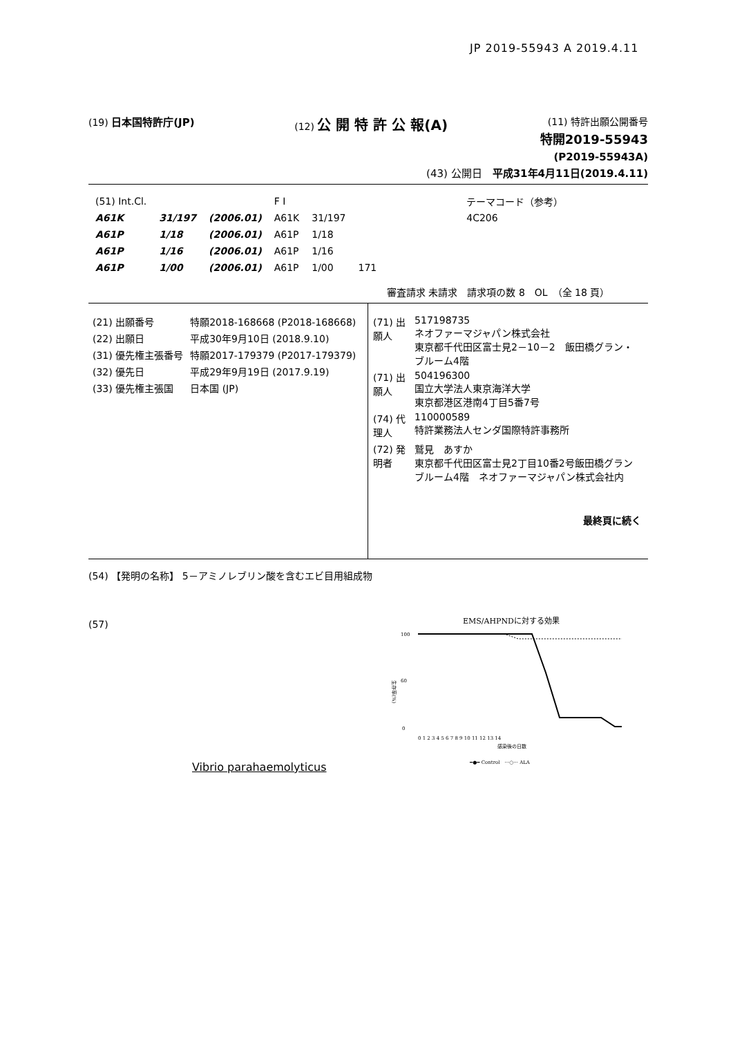JP 2019-55943 A 2019.4.11
(19) 日本国特許庁(JP) (12) 公 開 特 許 公 報(A) (11) 特許出願公開番号
特開2019-55943
(P2019-55943A)
(43) 公開日　平成31年4月11日(2019.4.11)
| (51) Int.Cl. | | | F I | | | テーマコード（参考） |
| A61K | 31/197 | (2006.01) | A61K | 31/197 | | 4C206 |
| A61P | 1/18 | (2006.01) | A61P | 1/18 | | |
| A61P | 1/16 | (2006.01) | A61P | 1/16 | | |
| A61P | 1/00 | (2006.01) | A61P | 1/00 | 171 | |
審査請求 未請求　請求項の数 8　OL　（全 18 頁）
| (21) 出願番号 | 特願2018-168668 (P2018-168668) |
| (22) 出願日 | 平成30年9月10日 (2018.9.10) |
| (31) 優先権主張番号 | 特願2017-179379 (P2017-179379) |
| (32) 優先日 | 平成29年9月19日 (2017.9.19) |
| (33) 優先権主張国 | 日本国 (JP) |
| (71) 出願人 | 517198735 ネオファーマジャパン株式会社 東京都千代田区富士見2－10－2 飯田橋グラン・ブルーム4階 |
| (71) 出願人 | 504196300 国立大学法人東京海洋大学 東京都港区港南4丁目5番7号 |
| (74) 代理人 | 110000589 特許業務法人センダ国際特許事務所 |
| (72) 発明者 | 鷲見 あすか 東京都千代田区富士見2丁目10番2号飯田橋グランブルーム4階 ネオファーマジャパン株式会社内 |
| | 最終頁に続く |
(54) 【発明の名称】 5－アミノレブリン酸を含むエビ目用組成物
(57)
Vibrio parahaemolyticus
EMS/AHPNDに対する効果
100
60
0
生存率(%)
0 1 2 3 4 5 6 7 8 9 10 11 12 13 14
感染後の日数
━●━ Control　···○··· ALA